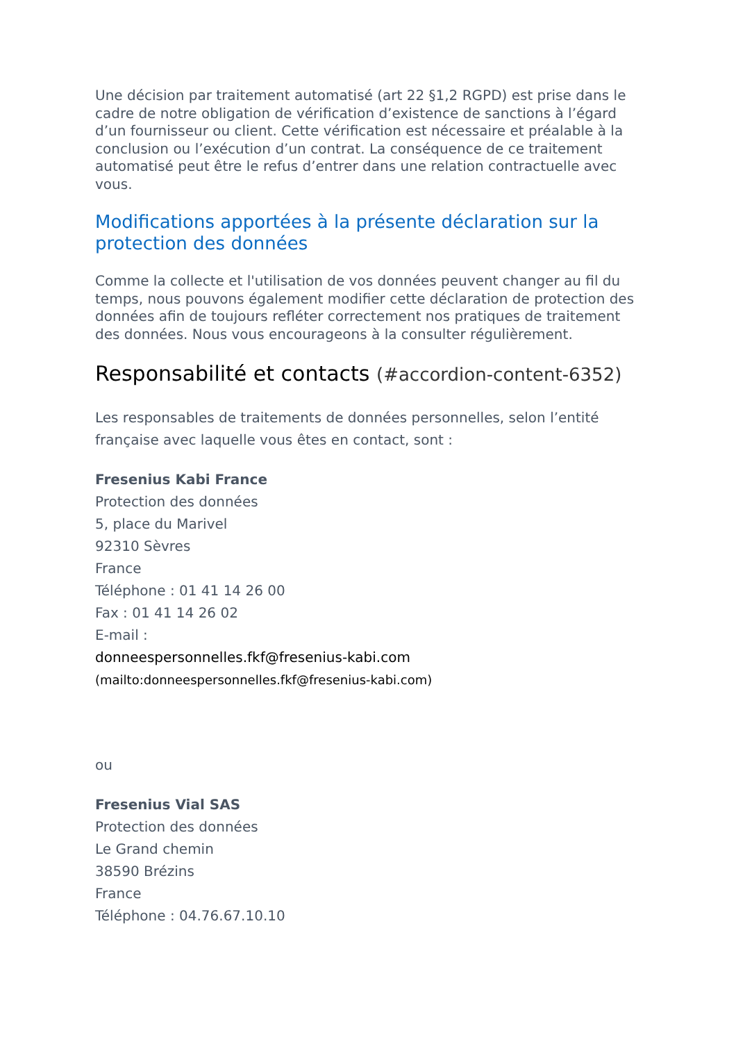Une décision par traitement automatisé (art 22 §1,2 RGPD) est prise dans le cadre de notre obligation de vérification d’existence de sanctions à l’égard d’un fournisseur ou client. Cette vérification est nécessaire et préalable à la conclusion ou l’exécution d’un contrat. La conséquence de ce traitement automatisé peut être le refus d’entrer dans une relation contractuelle avec vous.
Modifications apportées à la présente déclaration sur la protection des données
Comme la collecte et l'utilisation de vos données peuvent changer au fil du temps, nous pouvons également modifier cette déclaration de protection des données afin de toujours refléter correctement nos pratiques de traitement des données. Nous vous encourageons à la consulter régulièrement.
Responsabilité et contacts (#accordion-content-6352)
Les responsables de traitements de données personnelles, selon l’entité française avec laquelle vous êtes en contact, sont :
Fresenius Kabi France
Protection des données
5, place du Marivel
92310 Sèvres
France
Téléphone : 01 41 14 26 00
Fax : 01 41 14 26 02
E-mail :
donneespersonnelles.fkf@fresenius-kabi.com
(mailto:donneespersonnelles.fkf@fresenius-kabi.com)
ou
Fresenius Vial SAS
Protection des données
Le Grand chemin
38590 Brézins
France
Téléphone : 04.76.67.10.10